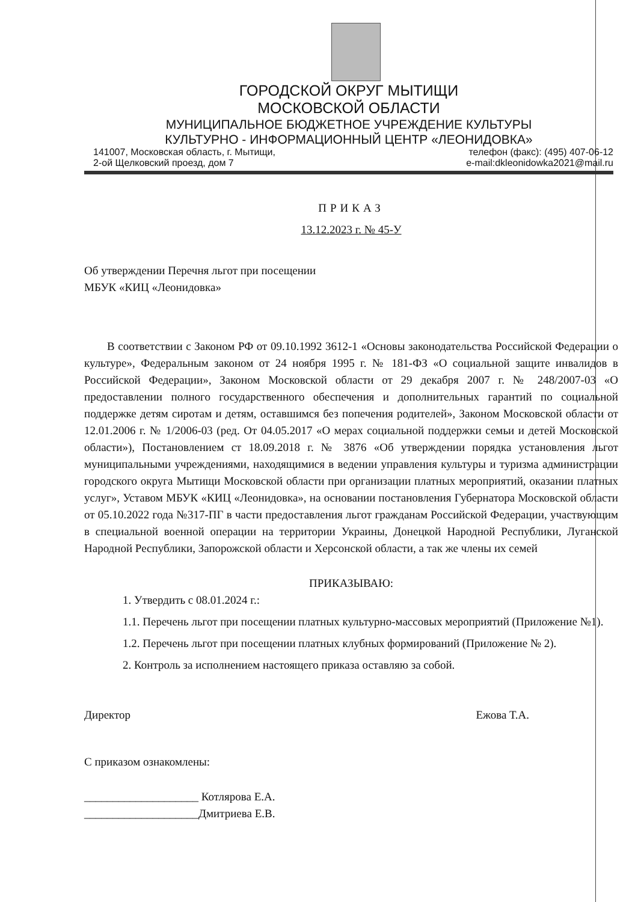ГОРОДСКОЙ ОКРУГ МЫТИЩИ
МОСКОВСКОЙ ОБЛАСТИ
МУНИЦИПАЛЬНОЕ БЮДЖЕТНОЕ УЧРЕЖДЕНИЕ КУЛЬТУРЫ
КУЛЬТУРНО - ИНФОРМАЦИОННЫЙ ЦЕНТР «ЛЕОНИДОВКА»
141007, Московская область, г. Мытищи,
2-ой Щелковский проезд, дом 7
телефон (факс): (495) 407-06-12
e-mail:dkleonidowka2021@mail.ru
ПРИКАЗ
13.12.2023 г. № 45-У
Об утверждении Перечня льгот при посещении
МБУК «КИЦ «Леонидовка»
В соответствии с Законом РФ от 09.10.1992 3612-1 «Основы законодательства Российской Федерации о культуре», Федеральным законом от 24 ноября 1995 г. № 181-ФЗ «О социальной защите инвалидов в Российской Федерации», Законом Московской области от 29 декабря 2007 г. № 248/2007-03 «О предоставлении полного государственного обеспечения и дополнительных гарантий по социальной поддержке детям сиротам и детям, оставшимся без попечения родителей», Законом Московской области от 12.01.2006 г. № 1/2006-03 (ред. От 04.05.2017 «О мерах социальной поддержки семьи и детей Московской области»), Постановлением ст 18.09.2018 г. № 3876 «Об утверждении порядка установления льгот муниципальными учреждениями, находящимися в ведении управления культуры и туризма администрации городского округа Мытищи Московской области при организации платных мероприятий, оказании платных услуг», Уставом МБУК «КИЦ «Леонидовка», на основании постановления Губернатора Московской области от 05.10.2022 года №317-ПГ в части предоставления льгот гражданам Российской Федерации, участвующим в специальной военной операции на территории Украины, Донецкой Народной Республики, Луганской Народной Республики, Запорожской области и Херсонской области, а так же члены их семей
ПРИКАЗЫВАЮ:
1. Утвердить с 08.01.2024 г.:
1.1. Перечень льгот при посещении платных культурно-массовых мероприятий (Приложение №1).
1.2. Перечень льгот при посещении платных клубных формирований (Приложение № 2).
2. Контроль за исполнением настоящего приказа оставляю за собой.
Директор Ежова Т.А.
С приказом ознакомлены:
____________________ Котлярова Е.А.
____________________Дмитриева Е.В.